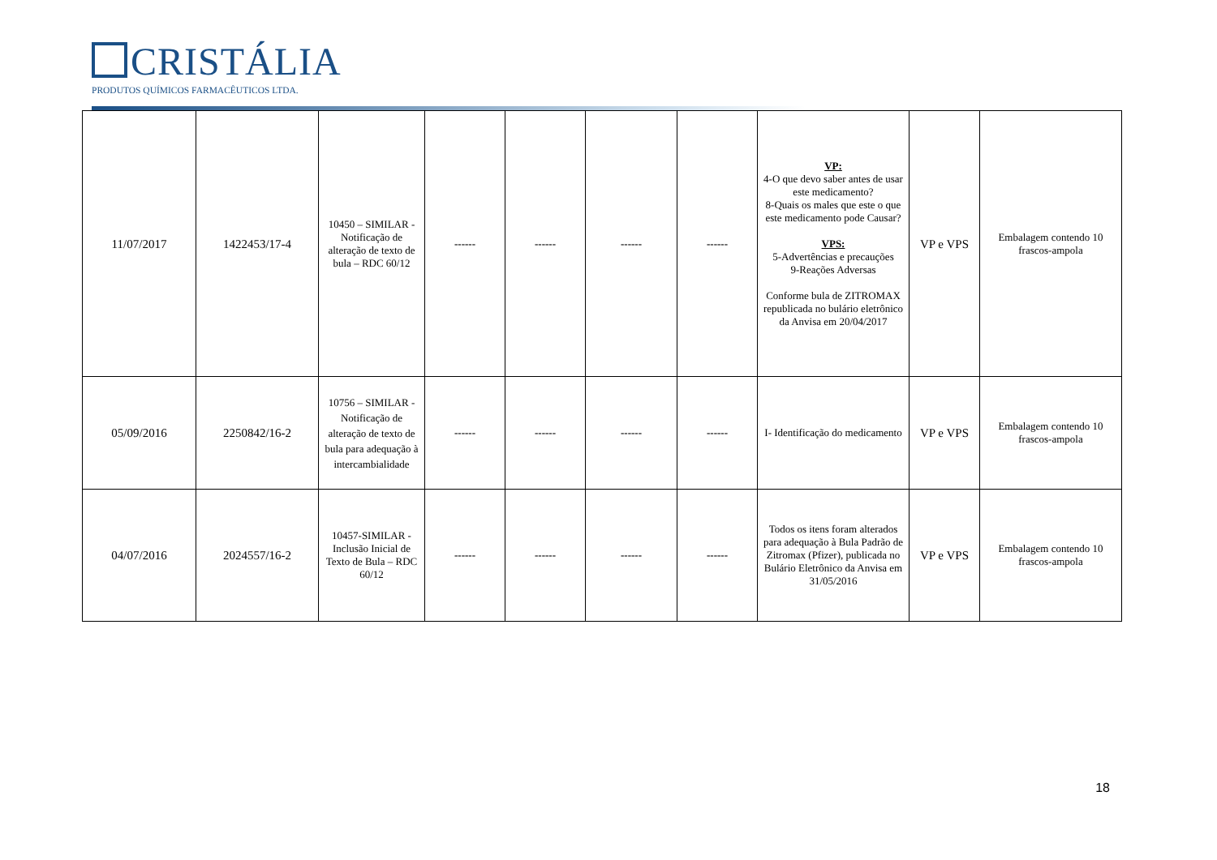CRISTÁLIA
PRODUTOS QUÍMICOS FARMACÊUTICOS LTDA.
| 11/07/2017 | 1422453/17-4 | 10450 – SIMILAR - Notificação de alteração de texto de bula – RDC 60/12 | ------ | ------ | ------ | ------ | VP: 4-O que devo saber antes de usar este medicamento? 8-Quais os males que este o que este medicamento pode Causar? VPS: 5-Advertências e precauções 9-Reações Adversas Conforme bula de ZITROMAX republicada no bulário eletrônico da Anvisa em 20/04/2017 | VP e VPS | Embalagem contendo 10 frascos-ampola |
| 05/09/2016 | 2250842/16-2 | 10756 – SIMILAR - Notificação de alteração de texto de bula para adequação à intercambialidade | ------ | ------ | ------ | ------ | I- Identificação do medicamento | VP e VPS | Embalagem contendo 10 frascos-ampola |
| 04/07/2016 | 2024557/16-2 | 10457-SIMILAR - Inclusão Inicial de Texto de Bula – RDC 60/12 | ------ | ------ | ------ | ------ | Todos os itens foram alterados para adequação à Bula Padrão de Zitromax (Pfizer), publicada no Bulário Eletrônico da Anvisa em 31/05/2016 | VP e VPS | Embalagem contendo 10 frascos-ampola |
18